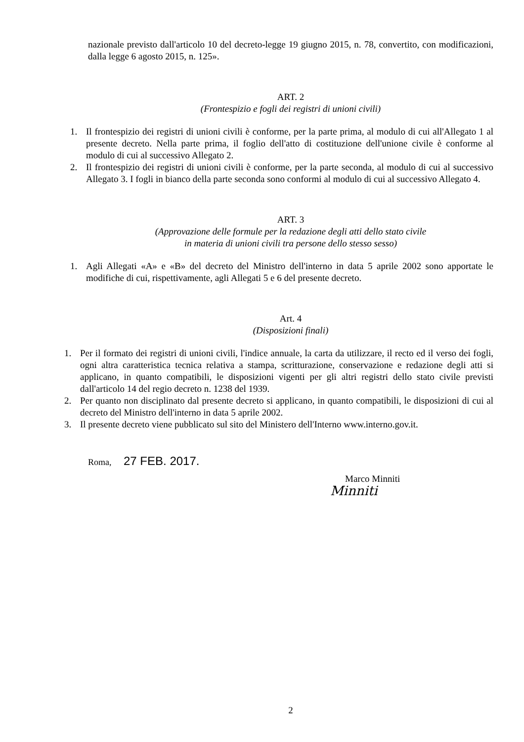nazionale previsto dall'articolo 10 del decreto-legge 19 giugno 2015, n. 78, convertito, con modificazioni, dalla legge 6 agosto 2015, n. 125».
ART. 2
(Frontespizio e fogli dei registri di unioni civili)
1. Il frontespizio dei registri di unioni civili è conforme, per la parte prima, al modulo di cui all'Allegato 1 al presente decreto. Nella parte prima, il foglio dell'atto di costituzione dell'unione civile è conforme al modulo di cui al successivo Allegato 2.
2. Il frontespizio dei registri di unioni civili è conforme, per la parte seconda, al modulo di cui al successivo Allegato 3. I fogli in bianco della parte seconda sono conformi al modulo di cui al successivo Allegato 4.
ART. 3
(Approvazione delle formule per la redazione degli atti dello stato civile
in materia di unioni civili tra persone dello stesso sesso)
1. Agli Allegati «A» e «B» del decreto del Ministro dell'interno in data 5 aprile 2002 sono apportate le modifiche di cui, rispettivamente, agli Allegati 5 e 6 del presente decreto.
Art. 4
(Disposizioni finali)
1. Per il formato dei registri di unioni civili, l'indice annuale, la carta da utilizzare, il recto ed il verso dei fogli, ogni altra caratteristica tecnica relativa a stampa, scritturazione, conservazione e redazione degli atti si applicano, in quanto compatibili, le disposizioni vigenti per gli altri registri dello stato civile previsti dall'articolo 14 del regio decreto n. 1238 del 1939.
2. Per quanto non disciplinato dal presente decreto si applicano, in quanto compatibili, le disposizioni di cui al decreto del Ministro dell'interno in data 5 aprile 2002.
3. Il presente decreto viene pubblicato sul sito del Ministero dell'Interno www.interno.gov.it.
Roma, 27 FEB. 2017.
Marco Minniti
Minniti
2